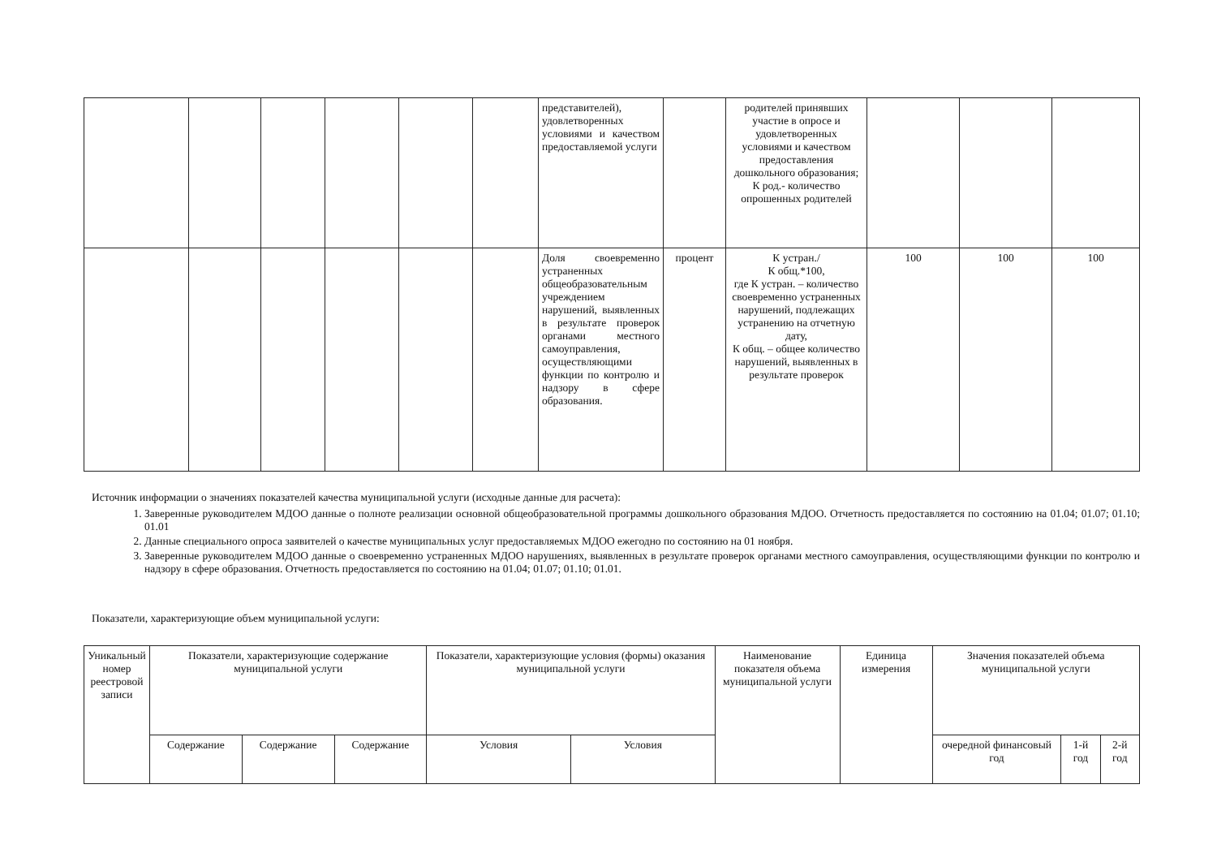| | | | | | | представителей), удовлетворенных условиями и качеством предоставляемой услуги | | родителей принявших участие в опросе и удовлетворенных условиями и качеством предоставления дошкольного образования; К род.- количество опрошенных родителей | | | |
| | | | | | | Доля своевременно устраненных общеобразовательным учреждением нарушений, выявленных в результате проверок органами местного самоуправления, осуществляющими функции по контролю и надзору в сфере образования. | процент | К устран./ К общ.*100, где К устран. – количество своевременно устраненных нарушений, подлежащих устранению на отчетную дату, К общ. – общее количество нарушений, выявленных в результате проверок | 100 | 100 | 100 |
Источник информации о значениях показателей качества муниципальной услуги (исходные данные для расчета):
1. Заверенные руководителем МДОО данные о полноте реализации основной общеобразовательной программы дошкольного образования МДОО. Отчетность предоставляется по состоянию на 01.04; 01.07; 01.10; 01.01
2. Данные специального опроса заявителей о качестве муниципальных услуг предоставляемых МДОО ежегодно по состоянию на 01 ноября.
3. Заверенные руководителем МДОО данные о своевременно устраненных МДОО нарушениях, выявленных в результате проверок органами местного самоуправления, осуществляющими функции по контролю и надзору в сфере образования. Отчетность предоставляется по состоянию на 01.04; 01.07; 01.10; 01.01.
Показатели, характеризующие объем муниципальной услуги:
| Уникальный номер реестровой записи | Показатели, характеризующие содержание муниципальной услуги | | | Показатели, характеризующие условия (формы) оказания муниципальной услуги | | Наименование показателя объема муниципальной услуги | Единица измерения | Значения показателей объема муниципальной услуги | | |
| --- | --- | --- | --- | --- | --- | --- | --- | --- | --- | --- |
| | Содержание | Содержание | Содержание | Условия | Условия | | | очередной финансовый год | 1-й год | 2-й год |